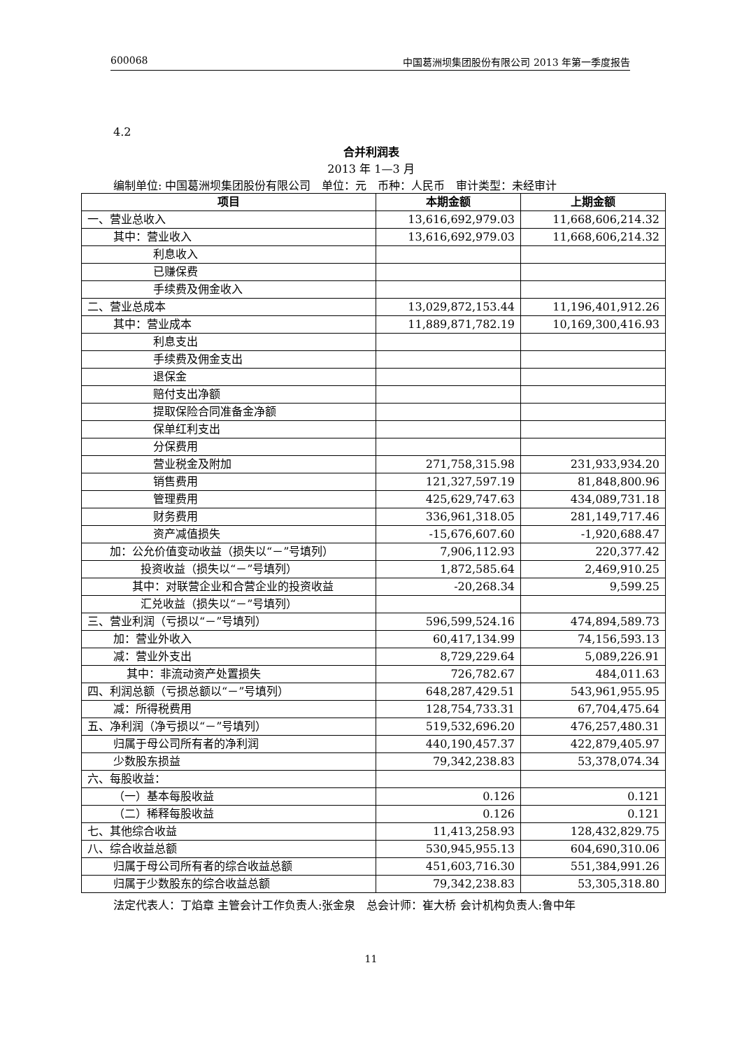600068 中国葛洲坝集团股份有限公司 2013 年第一季度报告
4.2
合并利润表
2013 年 1—3 月
编制单位: 中国葛洲坝集团股份有限公司　单位：元　币种：人民币　审计类型：未经审计
| 项目 | 本期金额 | 上期金额 |
| --- | --- | --- |
| 一、营业总收入 | 13,616,692,979.03 | 11,668,606,214.32 |
| 其中：营业收入 | 13,616,692,979.03 | 11,668,606,214.32 |
| 利息收入 | | |
| 已赚保费 | | |
| 手续费及佣金收入 | | |
| 二、营业总成本 | 13,029,872,153.44 | 11,196,401,912.26 |
| 其中：营业成本 | 11,889,871,782.19 | 10,169,300,416.93 |
| 利息支出 | | |
| 手续费及佣金支出 | | |
| 退保金 | | |
| 赔付支出净额 | | |
| 提取保险合同准备金净额 | | |
| 保单红利支出 | | |
| 分保费用 | | |
| 营业税金及附加 | 271,758,315.98 | 231,933,934.20 |
| 销售费用 | 121,327,597.19 | 81,848,800.96 |
| 管理费用 | 425,629,747.63 | 434,089,731.18 |
| 财务费用 | 336,961,318.05 | 281,149,717.46 |
| 资产减值损失 | -15,676,607.60 | -1,920,688.47 |
| 加：公允价值变动收益（损失以“－”号填列） | 7,906,112.93 | 220,377.42 |
| 投资收益（损失以“－”号填列） | 1,872,585.64 | 2,469,910.25 |
| 其中：对联营企业和合营企业的投资收益 | -20,268.34 | 9,599.25 |
| 汇兑收益（损失以“－”号填列） | | |
| 三、营业利润（亏损以“－”号填列） | 596,599,524.16 | 474,894,589.73 |
| 加：营业外收入 | 60,417,134.99 | 74,156,593.13 |
| 减：营业外支出 | 8,729,229.64 | 5,089,226.91 |
| 其中：非流动资产处置损失 | 726,782.67 | 484,011.63 |
| 四、利润总额（亏损总额以“－”号填列） | 648,287,429.51 | 543,961,955.95 |
| 减：所得税费用 | 128,754,733.31 | 67,704,475.64 |
| 五、净利润（净亏损以“－”号填列） | 519,532,696.20 | 476,257,480.31 |
| 归属于母公司所有者的净利润 | 440,190,457.37 | 422,879,405.97 |
| 少数股东损益 | 79,342,238.83 | 53,378,074.34 |
| 六、每股收益： | | |
| （一）基本每股收益 | 0.126 | 0.121 |
| （二）稀释每股收益 | 0.126 | 0.121 |
| 七、其他综合收益 | 11,413,258.93 | 128,432,829.75 |
| 八、综合收益总额 | 530,945,955.13 | 604,690,310.06 |
| 归属于母公司所有者的综合收益总额 | 451,603,716.30 | 551,384,991.26 |
| 归属于少数股东的综合收益总额 | 79,342,238.83 | 53,305,318.80 |
法定代表人：丁焰章 主管会计工作负责人:张金泉　总会计师：崔大桥 会计机构负责人:鲁中年
11